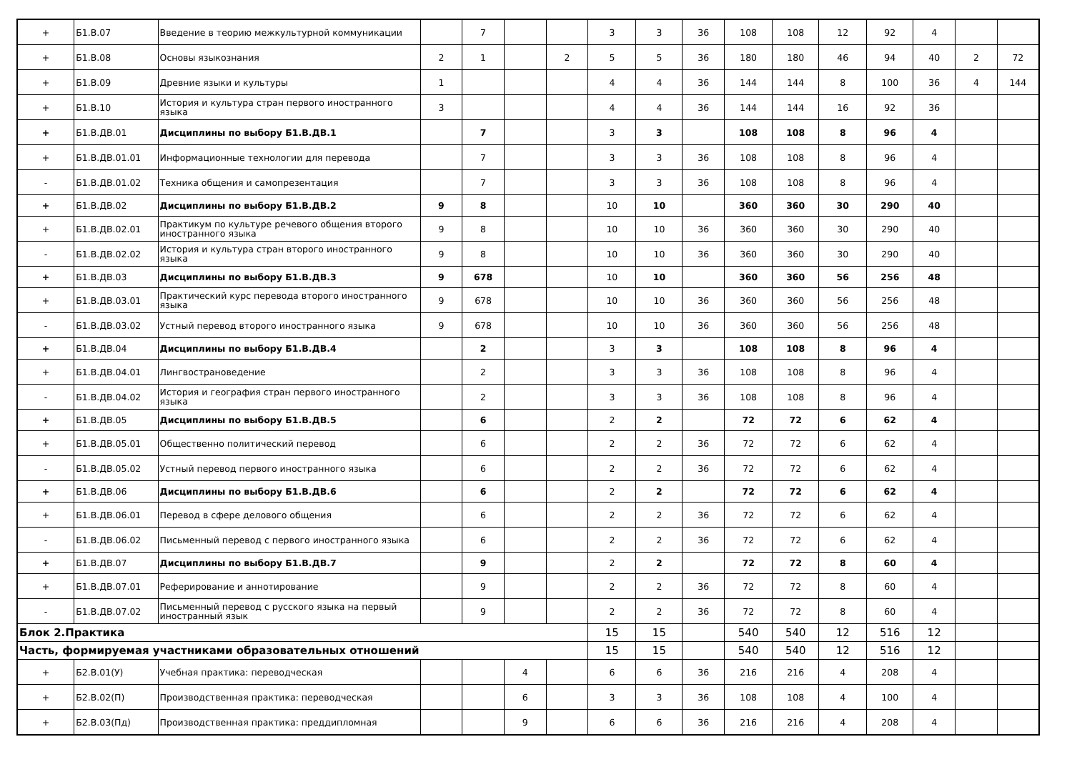| + | Б1.В.07 | Введение в теорию межкультурной коммуникации | | 7 | | | 3 | 3 | 36 | 108 | 108 | 12 | 92 | 4 | | |
| + | Б1.В.08 | Основы языкознания | 2 | 1 | | 2 | 5 | 5 | 36 | 180 | 180 | 46 | 94 | 40 | 2 | 72 |
| + | Б1.В.09 | Древние языки и культуры | 1 | | | | 4 | 4 | 36 | 144 | 144 | 8 | 100 | 36 | 4 | 144 |
| + | Б1.В.10 | История и культура стран первого иностранного языка | 3 | | | | 4 | 4 | 36 | 144 | 144 | 16 | 92 | 36 | | |
| + | Б1.В.ДВ.01 | Дисциплины по выбору Б1.В.ДВ.1 | | 7 | | | 3 | 3 | | 108 | 108 | 8 | 96 | 4 | | |
| + | Б1.В.ДВ.01.01 | Информационные технологии для перевода | | 7 | | | 3 | 3 | 36 | 108 | 108 | 8 | 96 | 4 | | |
| - | Б1.В.ДВ.01.02 | Техника общения и самопрезентация | | 7 | | | 3 | 3 | 36 | 108 | 108 | 8 | 96 | 4 | | |
| + | Б1.В.ДВ.02 | Дисциплины по выбору Б1.В.ДВ.2 | 9 | 8 | | | 10 | 10 | | 360 | 360 | 30 | 290 | 40 | | |
| + | Б1.В.ДВ.02.01 | Практикум по культуре речевого общения второго иностранного языка | 9 | 8 | | | 10 | 10 | 36 | 360 | 360 | 30 | 290 | 40 | | |
| - | Б1.В.ДВ.02.02 | История и культура стран второго иностранного языка | 9 | 8 | | | 10 | 10 | 36 | 360 | 360 | 30 | 290 | 40 | | |
| + | Б1.В.ДВ.03 | Дисциплины по выбору Б1.В.ДВ.3 | 9 | 678 | | | 10 | 10 | | 360 | 360 | 56 | 256 | 48 | | |
| + | Б1.В.ДВ.03.01 | Практический курс перевода второго иностранного языка | 9 | 678 | | | 10 | 10 | 36 | 360 | 360 | 56 | 256 | 48 | | |
| - | Б1.В.ДВ.03.02 | Устный перевод второго иностранного языка | 9 | 678 | | | 10 | 10 | 36 | 360 | 360 | 56 | 256 | 48 | | |
| + | Б1.В.ДВ.04 | Дисциплины по выбору Б1.В.ДВ.4 | | 2 | | | 3 | 3 | | 108 | 108 | 8 | 96 | 4 | | |
| + | Б1.В.ДВ.04.01 | Лингвострановедение | | 2 | | | 3 | 3 | 36 | 108 | 108 | 8 | 96 | 4 | | |
| - | Б1.В.ДВ.04.02 | История и география стран первого иностранного языка | | 2 | | | 3 | 3 | 36 | 108 | 108 | 8 | 96 | 4 | | |
| + | Б1.В.ДВ.05 | Дисциплины по выбору Б1.В.ДВ.5 | | 6 | | | 2 | 2 | | 72 | 72 | 6 | 62 | 4 | | |
| + | Б1.В.ДВ.05.01 | Общественно политический перевод | | 6 | | | 2 | 2 | 36 | 72 | 72 | 6 | 62 | 4 | | |
| - | Б1.В.ДВ.05.02 | Устный перевод первого иностранного языка | | 6 | | | 2 | 2 | 36 | 72 | 72 | 6 | 62 | 4 | | |
| + | Б1.В.ДВ.06 | Дисциплины по выбору Б1.В.ДВ.6 | | 6 | | | 2 | 2 | | 72 | 72 | 6 | 62 | 4 | | |
| + | Б1.В.ДВ.06.01 | Перевод в сфере делового общения | | 6 | | | 2 | 2 | 36 | 72 | 72 | 6 | 62 | 4 | | |
| - | Б1.В.ДВ.06.02 | Письменный перевод с первого иностранного языка | | 6 | | | 2 | 2 | 36 | 72 | 72 | 6 | 62 | 4 | | |
| + | Б1.В.ДВ.07 | Дисциплины по выбору Б1.В.ДВ.7 | | 9 | | | 2 | 2 | | 72 | 72 | 8 | 60 | 4 | | |
| + | Б1.В.ДВ.07.01 | Реферирование и аннотирование | | 9 | | | 2 | 2 | 36 | 72 | 72 | 8 | 60 | 4 | | |
| - | Б1.В.ДВ.07.02 | Письменный перевод с русского языка на первый иностранный язык | | 9 | | | 2 | 2 | 36 | 72 | 72 | 8 | 60 | 4 | | |
| Блок 2.Практика | | | | | | | 15 | 15 | | 540 | 540 | 12 | 516 | 12 | | |
| Часть, формируемая участниками образовательных отношений | | | | | | | 15 | 15 | | 540 | 540 | 12 | 516 | 12 | | |
| + | Б2.В.01(У) | Учебная практика: переводческая | | | 4 | | 6 | 6 | 36 | 216 | 216 | 4 | 208 | 4 | | |
| + | Б2.В.02(П) | Производственная практика: переводческая | | | 6 | | 3 | 3 | 36 | 108 | 108 | 4 | 100 | 4 | | |
| + | Б2.В.03(Пд) | Производственная практика: преддипломная | | | 9 | | 6 | 6 | 36 | 216 | 216 | 4 | 208 | 4 | | |